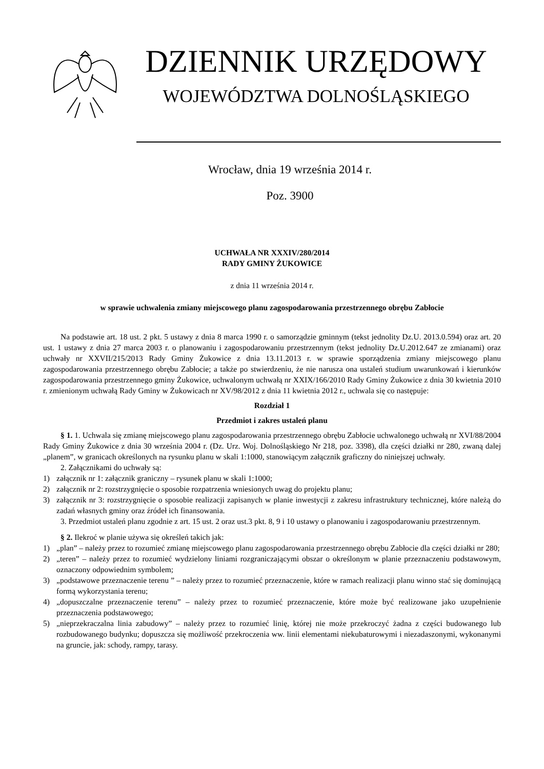DZIENNIK URZĘDOWY
WOJEWÓDZTWA DOLNOŚLĄSKIEGO
Wrocław, dnia 19 września 2014 r.
Poz. 3900
UCHWAŁA NR XXXIV/280/2014
RADY GMINY ŻUKOWICE
z dnia 11 września 2014 r.
w sprawie uchwalenia zmiany miejscowego planu zagospodarowania przestrzennego obrębu Zabłocie
Na podstawie art. 18 ust. 2 pkt. 5 ustawy z dnia 8 marca 1990 r. o samorządzie gminnym (tekst jednolity Dz.U. 2013.0.594) oraz art. 20 ust. 1 ustawy z dnia 27 marca 2003 r. o planowaniu i zagospodarowaniu przestrzennym (tekst jednolity Dz.U.2012.647 ze zmianami) oraz uchwały nr XXVII/215/2013 Rady Gminy Żukowice z dnia 13.11.2013 r. w sprawie sporządzenia zmiany miejscowego planu zagospodarowania przestrzennego obrębu Zabłocie; a także po stwierdzeniu, że nie narusza ona ustaleń studium uwarunkowań i kierunków zagospodarowania przestrzennego gminy Żukowice, uchwalonym uchwałą nr XXIX/166/2010 Rady Gminy Żukowice z dnia 30 kwietnia 2010 r. zmienionym uchwałą Rady Gminy w Żukowicach nr XV/98/2012 z dnia 11 kwietnia 2012 r., uchwala się co następuje:
Rozdział 1
Przedmiot i zakres ustaleń planu
§ 1. 1. Uchwala się zmianę miejscowego planu zagospodarowania przestrzennego obrębu Zabłocie uchwalonego uchwałą nr XVI/88/2004 Rady Gminy Żukowice z dnia 30 września 2004 r. (Dz. Urz. Woj. Dolnośląskiego Nr 218, poz. 3398), dla części działki nr 280, zwaną dalej „planem”, w granicach określonych na rysunku planu w skali 1:1000, stanowiącym załącznik graficzny do niniejszej uchwały.
2. Załącznikami do uchwały są:
1) załącznik nr 1: załącznik graniczny – rysunek planu w skali 1:1000;
2) załącznik nr 2: rozstrzygnięcie o sposobie rozpatrzenia wniesionych uwag do projektu planu;
3) załącznik nr 3: rozstrzygnięcie o sposobie realizacji zapisanych w planie inwestycji z zakresu infrastruktury technicznej, które należą do zadań własnych gminy oraz źródeł ich finansowania.
3. Przedmiot ustaleń planu zgodnie z art. 15 ust. 2 oraz ust.3 pkt. 8, 9 i 10 ustawy o planowaniu i zagospodarowaniu przestrzennym.
§ 2. Ilekroć w planie używa się określeń takich jak:
1) „plan” – należy przez to rozumieć zmianę miejscowego planu zagospodarowania przestrzennego obrębu Zabłocie dla części działki nr 280;
2) „teren” – należy przez to rozumieć wydzielony liniami rozgraniczającymi obszar o określonym w planie przeznaczeniu podstawowym, oznaczony odpowiednim symbolem;
3) „podstawowe przeznaczenie terenu ” – należy przez to rozumieć przeznaczenie, które w ramach realizacji planu winno stać się dominującą formą wykorzystania terenu;
4) „dopuszczalne przeznaczenie terenu” – należy przez to rozumieć przeznaczenie, które może być realizowane jako uzupełnienie przeznaczenia podstawowego;
5) „nieprzekraczalna linia zabudowy” – należy przez to rozumieć linię, której nie może przekroczyć żadna z części budowanego lub rozbudowanego budynku; dopuszcza się możliwość przekroczenia ww. linii elementami niekubaturowymi i niezadaszonymi, wykonanymi na gruncie, jak: schody, rampy, tarasy.